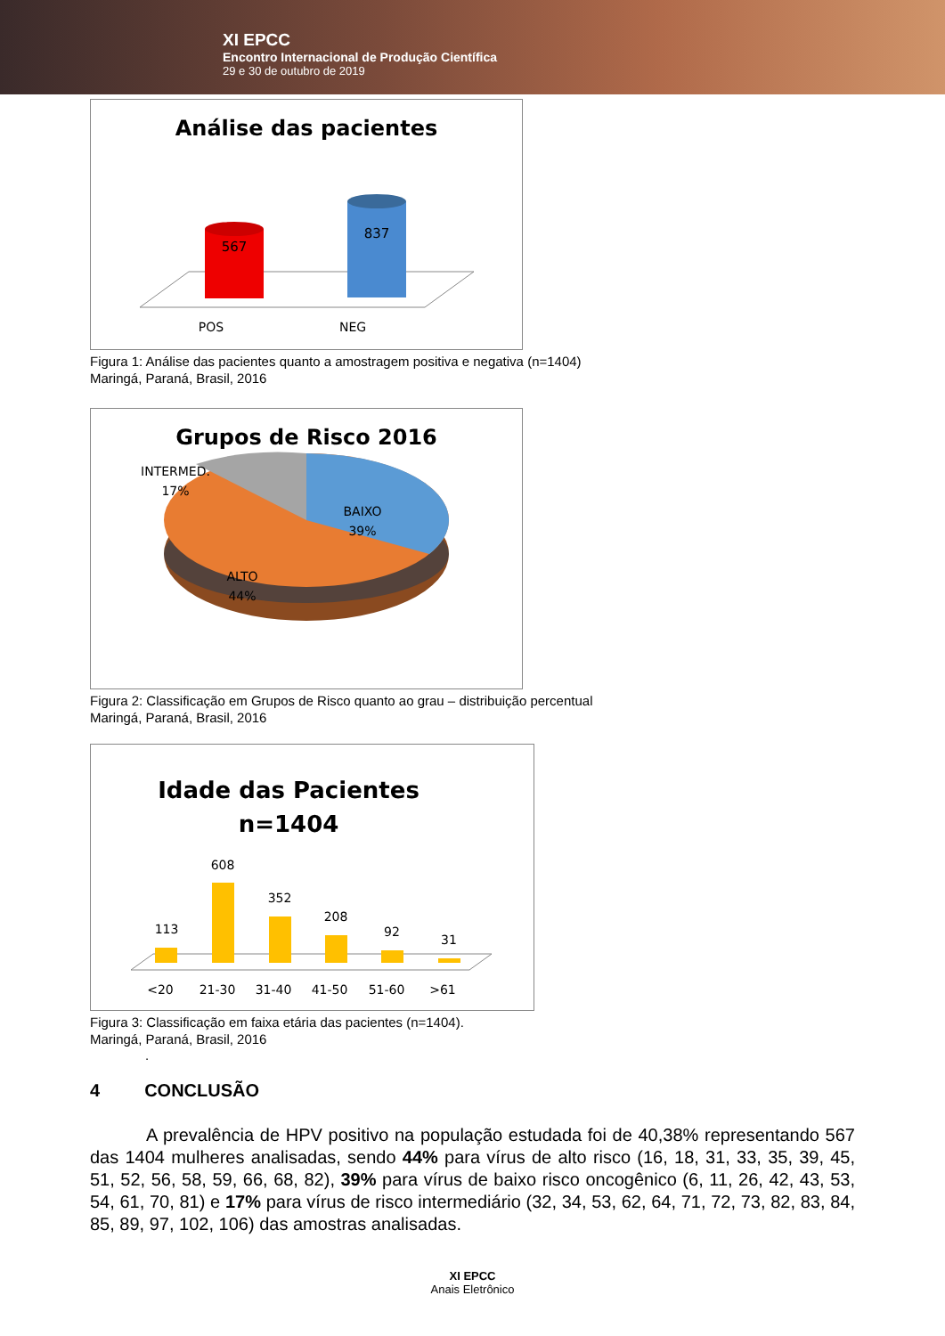XI EPCC
Encontro Internacional de Produção Científica
29 e 30 de outubro de 2019
Análise das pacientes
567
837
POS
NEG
Figura 1: Análise das pacientes quanto a amostragem positiva e negativa (n=1404)
Maringá, Paraná, Brasil, 2016
Grupos de Risco 2016
INTERMED.
17%
BAIXO
39%
ALTO
44%
Figura 2: Classificação em Grupos de Risco quanto ao grau – distribuição percentual
Maringá, Paraná, Brasil, 2016
Idade das Pacientes
n=1404
113
608
352
208
92
31
<20
21-30
31-40
41-50
51-60
>61
Figura 3: Classificação em faixa etária das pacientes (n=1404).
Maringá, Paraná, Brasil, 2016
.
4 CONCLUSÃO
A prevalência de HPV positivo na população estudada foi de 40,38% representando 567 das 1404 mulheres analisadas, sendo 44% para vírus de alto risco (16, 18, 31, 33, 35, 39, 45, 51, 52, 56, 58, 59, 66, 68, 82), 39% para vírus de baixo risco oncogênico (6, 11, 26, 42, 43, 53, 54, 61, 70, 81) e 17% para vírus de risco intermediário (32, 34, 53, 62, 64, 71, 72, 73, 82, 83, 84, 85, 89, 97, 102, 106) das amostras analisadas.
XI EPCC
Anais Eletrônico